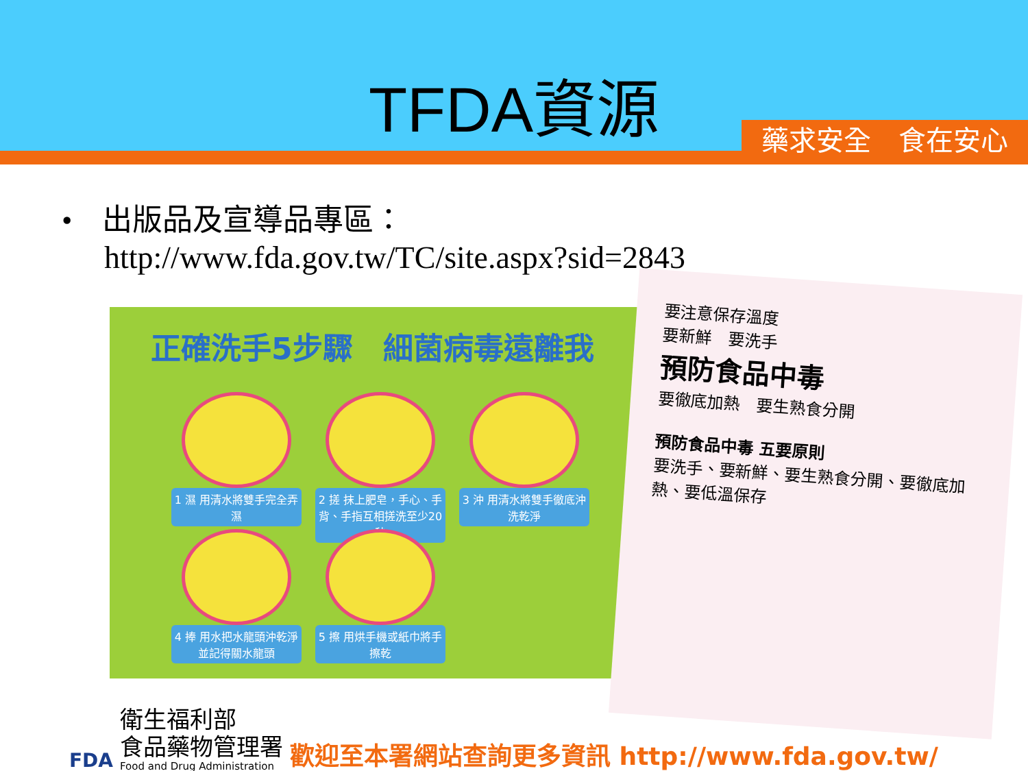TFDA資源
藥求安全　食在安心
•　出版品及宣導品專區：
http://www.fda.gov.tw/TC/site.aspx?sid=2843
正確洗手5步驟　細菌病毒遠離我
1 濕 用清水將雙手完全弄濕
2 搓 抹上肥皂，手心、手背、手指互相搓洗至少20秒
3 沖 用清水將雙手徹底沖洗乾淨
4 捧 用水把水龍頭沖乾淨並記得關水龍頭
5 擦 用烘手機或紙巾將手擦乾
要注意保存溫度
要新鮮　要洗手
預防食品中毒
要徹底加熱　要生熟食分開
預防食品中毒 五要原則
要洗手、要新鮮、要生熟食分開、要徹底加熱、要低溫保存
FDA
衛生福利部
食品藥物管理署
Food and Drug Administration
歡迎至本署網站查詢更多資訊 http://www.fda.gov.tw/